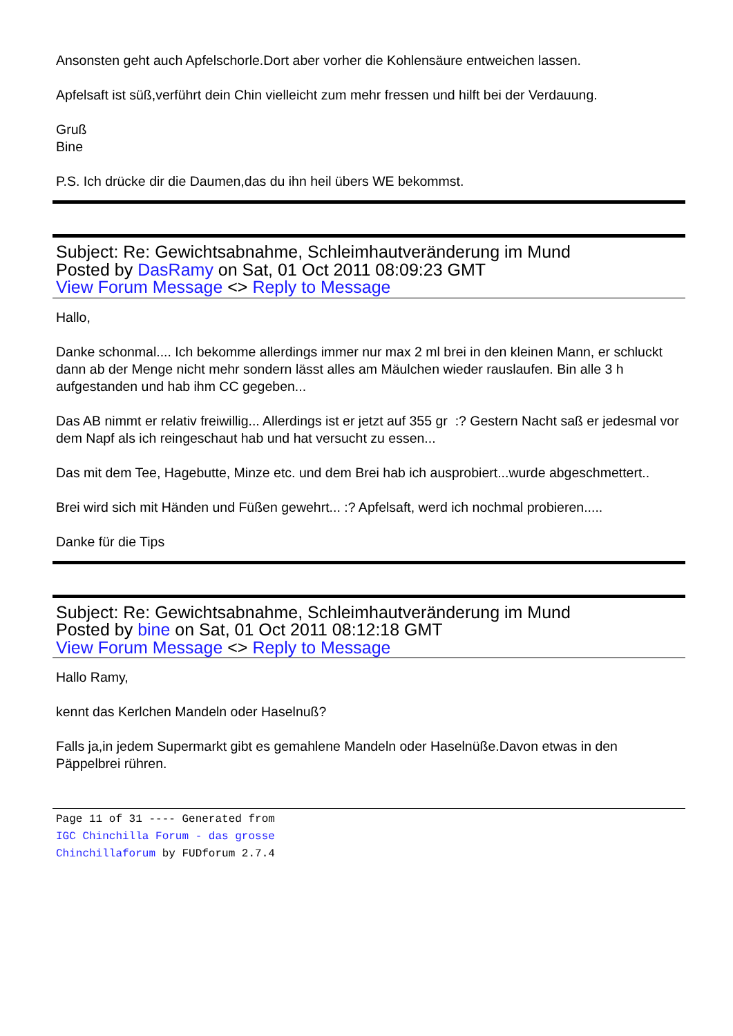Ansonsten geht auch Apfelschorle.Dort aber vorher die Kohlensäure entweichen lassen.
Apfelsaft ist süß,verführt dein Chin vielleicht zum mehr fressen und hilft bei der Verdauung.
Gruß
Bine
P.S. Ich drücke dir die Daumen,das du ihn heil übers WE bekommst.
Subject: Re: Gewichtsabnahme, Schleimhautveränderung im Mund
Posted by DasRamy on Sat, 01 Oct 2011 08:09:23 GMT
View Forum Message <> Reply to Message
Hallo,
Danke schonmal.... Ich bekomme allerdings immer nur max 2 ml brei in den kleinen Mann, er schluckt dann ab der Menge nicht mehr sondern lässt alles am Mäulchen wieder rauslaufen. Bin alle 3 h aufgestanden und hab ihm CC gegeben...
Das AB nimmt er relativ freiwillig... Allerdings ist er jetzt auf 355 gr :? Gestern Nacht saß er jedesmal vor dem Napf als ich reingeschaut hab und hat versucht zu essen...
Das mit dem Tee, Hagebutte, Minze etc. und dem Brei hab ich ausprobiert...wurde abgeschmettert..
Brei wird sich mit Händen und Füßen gewehrt... :? Apfelsaft, werd ich nochmal probieren.....
Danke für die Tips
Subject: Re: Gewichtsabnahme, Schleimhautveränderung im Mund
Posted by bine on Sat, 01 Oct 2011 08:12:18 GMT
View Forum Message <> Reply to Message
Hallo Ramy,
kennt das Kerlchen Mandeln oder Haselnuß?
Falls ja,in jedem Supermarkt gibt es gemahlene Mandeln oder Haselnüße.Davon etwas in den Päppelbrei rühren.
Page 11 of 31 ---- Generated from IGC Chinchilla Forum - das grosse Chinchillaforum by FUDforum 2.7.4